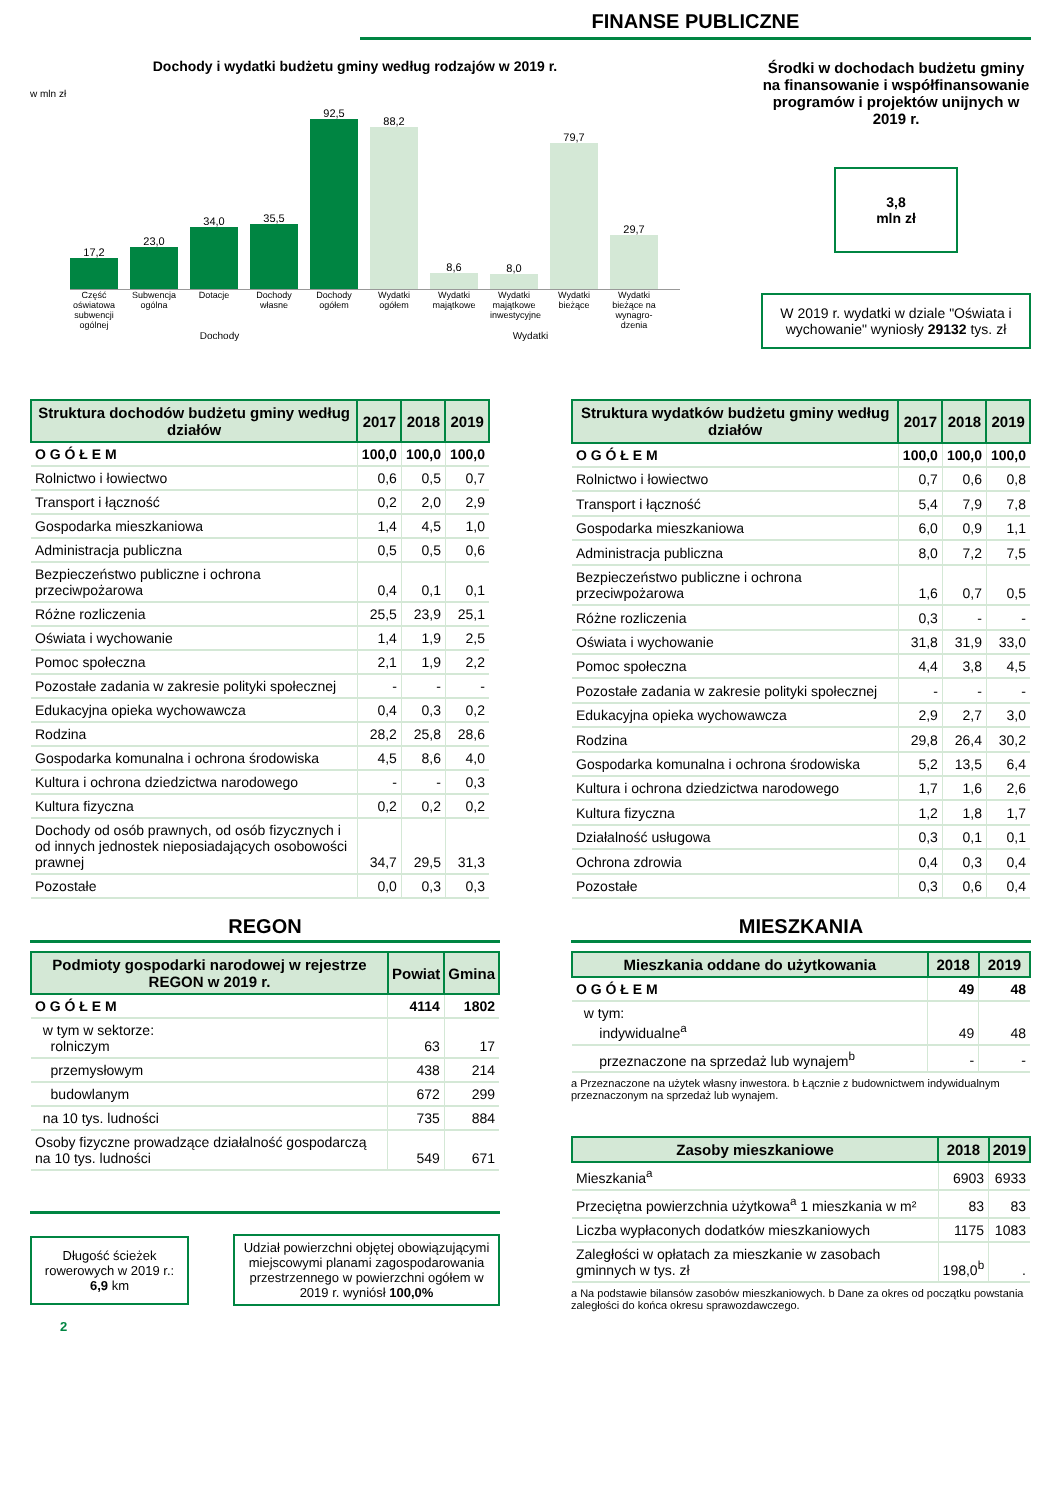FINANSE PUBLICZNE
Dochody i wydatki budżetu gminy według rodzajów w 2019 r.
w mln zł
17,2
23,0
34,0
35,5
92,5
88,2
8,6
8,0
79,7
29,7
Część oświatowa subwencji ogólnej Subwencja ogólna Dotacje Dochody własne Dochody ogółem Wydatki ogółem Wydatki majątkowe Wydatki majątkowe inwestycyjne Wydatki bieżące Wydatki bieżące na wynagro-dzenia
Dochody Wydatki
Środki w dochodach budżetu gminy na finansowanie i współfinansowanie programów i projektów unijnych w 2019 r.
3,8
mln zł
W 2019 r. wydatki w dziale "Oświata i wychowanie" wyniosły 29132 tys. zł
| Struktura dochodów budżetu gminy według działów | 2017 | 2018 | 2019 |
| --- | --- | --- | --- |
| O G Ó Ł E M | 100,0 | 100,0 | 100,0 |
| Rolnictwo i łowiectwo | 0,6 | 0,5 | 0,7 |
| Transport i łączność | 0,2 | 2,0 | 2,9 |
| Gospodarka mieszkaniowa | 1,4 | 4,5 | 1,0 |
| Administracja publiczna | 0,5 | 0,5 | 0,6 |
| Bezpieczeństwo publiczne i ochrona przeciwpożarowa | 0,4 | 0,1 | 0,1 |
| Różne rozliczenia | 25,5 | 23,9 | 25,1 |
| Oświata i wychowanie | 1,4 | 1,9 | 2,5 |
| Pomoc społeczna | 2,1 | 1,9 | 2,2 |
| Pozostałe zadania w zakresie polityki społecznej | - | - | - |
| Edukacyjna opieka wychowawcza | 0,4 | 0,3 | 0,2 |
| Rodzina | 28,2 | 25,8 | 28,6 |
| Gospodarka komunalna i ochrona środowiska | 4,5 | 8,6 | 4,0 |
| Kultura i ochrona dziedzictwa narodowego | - | - | 0,3 |
| Kultura fizyczna | 0,2 | 0,2 | 0,2 |
| Dochody od osób prawnych, od osób fizycznych i od innych jednostek nieposiadających osobowości prawnej | 34,7 | 29,5 | 31,3 |
| Pozostałe | 0,0 | 0,3 | 0,3 |
| Struktura wydatków budżetu gminy według działów | 2017 | 2018 | 2019 |
| --- | --- | --- | --- |
| O G Ó Ł E M | 100,0 | 100,0 | 100,0 |
| Rolnictwo i łowiectwo | 0,7 | 0,6 | 0,8 |
| Transport i łączność | 5,4 | 7,9 | 7,8 |
| Gospodarka mieszkaniowa | 6,0 | 0,9 | 1,1 |
| Administracja publiczna | 8,0 | 7,2 | 7,5 |
| Bezpieczeństwo publiczne i ochrona przeciwpożarowa | 1,6 | 0,7 | 0,5 |
| Różne rozliczenia | 0,3 | - | - |
| Oświata i wychowanie | 31,8 | 31,9 | 33,0 |
| Pomoc społeczna | 4,4 | 3,8 | 4,5 |
| Pozostałe zadania w zakresie polityki społecznej | - | - | - |
| Edukacyjna opieka wychowawcza | 2,9 | 2,7 | 3,0 |
| Rodzina | 29,8 | 26,4 | 30,2 |
| Gospodarka komunalna i ochrona środowiska | 5,2 | 13,5 | 6,4 |
| Kultura i ochrona dziedzictwa narodowego | 1,7 | 1,6 | 2,6 |
| Kultura fizyczna | 1,2 | 1,8 | 1,7 |
| Działalność usługowa | 0,3 | 0,1 | 0,1 |
| Ochrona zdrowia | 0,4 | 0,3 | 0,4 |
| Pozostałe | 0,3 | 0,6 | 0,4 |
REGON
| Podmioty gospodarki narodowej w rejestrze REGON w 2019 r. | Powiat | Gmina |
| --- | --- | --- |
| O G Ó Ł E M | 4114 | 1802 |
| w tym w sektorze: rolniczym | 63 | 17 |
| przemysłowym | 438 | 214 |
| budowlanym | 672 | 299 |
| na 10 tys. ludności | 735 | 884 |
| Osoby fizyczne prowadzące działalność gospodarczą na 10 tys. ludności | 549 | 671 |
Długość ścieżek rowerowych w 2019 r.: 6,9 km
Udział powierzchni objętej obowiązującymi miejscowymi planami zagospodarowania przestrzennego w powierzchni ogółem w 2019 r. wyniósł 100,0%
2
MIESZKANIA
| Mieszkania oddane do użytkowania | 2018 | 2019 |
| --- | --- | --- |
| O G Ó Ł E M | 49 | 48 |
| w tym: indywidualne<sup>a</sup> | 49 | 48 |
| przeznaczone na sprzedaż lub wynajem<sup>b</sup> | - | - |
a Przeznaczone na użytek własny inwestora. b Łącznie z budownictwem indywidualnym przeznaczonym na sprzedaż lub wynajem.
| Zasoby mieszkaniowe | 2018 | 2019 |
| --- | --- | --- |
| Mieszkania<sup>a</sup> | 6903 | 6933 |
| Przeciętna powierzchnia użytkowa<sup>a</sup> 1 mieszkania w m² | 83 | 83 |
| Liczba wypłaconych dodatków mieszkaniowych | 1175 | 1083 |
| Zaległości w opłatach za mieszkanie w zasobach gminnych w tys. zł | 198,0<sup>b</sup> | . |
a Na podstawie bilansów zasobów mieszkaniowych. b Dane za okres od początku powstania zaległości do końca okresu sprawozdawczego.